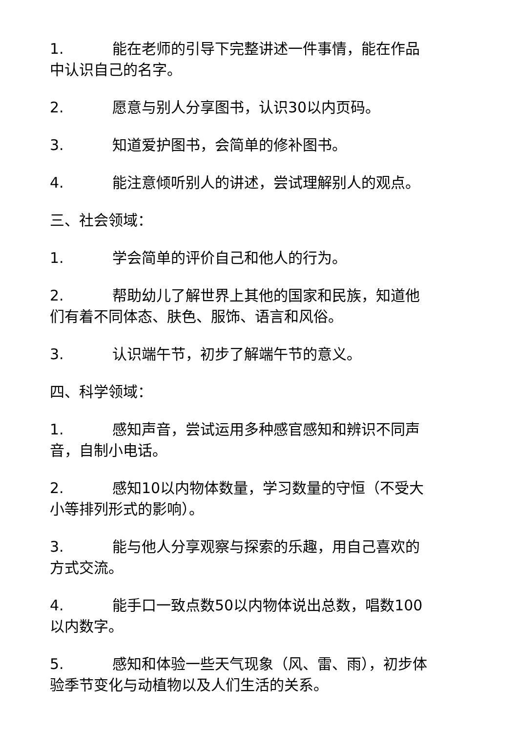1. 能在老师的引导下完整讲述一件事情，能在作品中认识自己的名字。
2. 愿意与别人分享图书，认识30以内页码。
3. 知道爱护图书，会简单的修补图书。
4. 能注意倾听别人的讲述，尝试理解别人的观点。
三、社会领域：
1. 学会简单的评价自己和他人的行为。
2. 帮助幼儿了解世界上其他的国家和民族，知道他们有着不同体态、肤色、服饰、语言和风俗。
3. 认识端午节，初步了解端午节的意义。
四、科学领域：
1. 感知声音，尝试运用多种感官感知和辨识不同声音，自制小电话。
2. 感知10以内物体数量，学习数量的守恒（不受大小等排列形式的影响）。
3. 能与他人分享观察与探索的乐趣，用自己喜欢的方式交流。
4. 能手口一致点数50以内物体说出总数，唱数100以内数字。
5. 感知和体验一些天气现象（风、雷、雨），初步体验季节变化与动植物以及人们生活的关系。